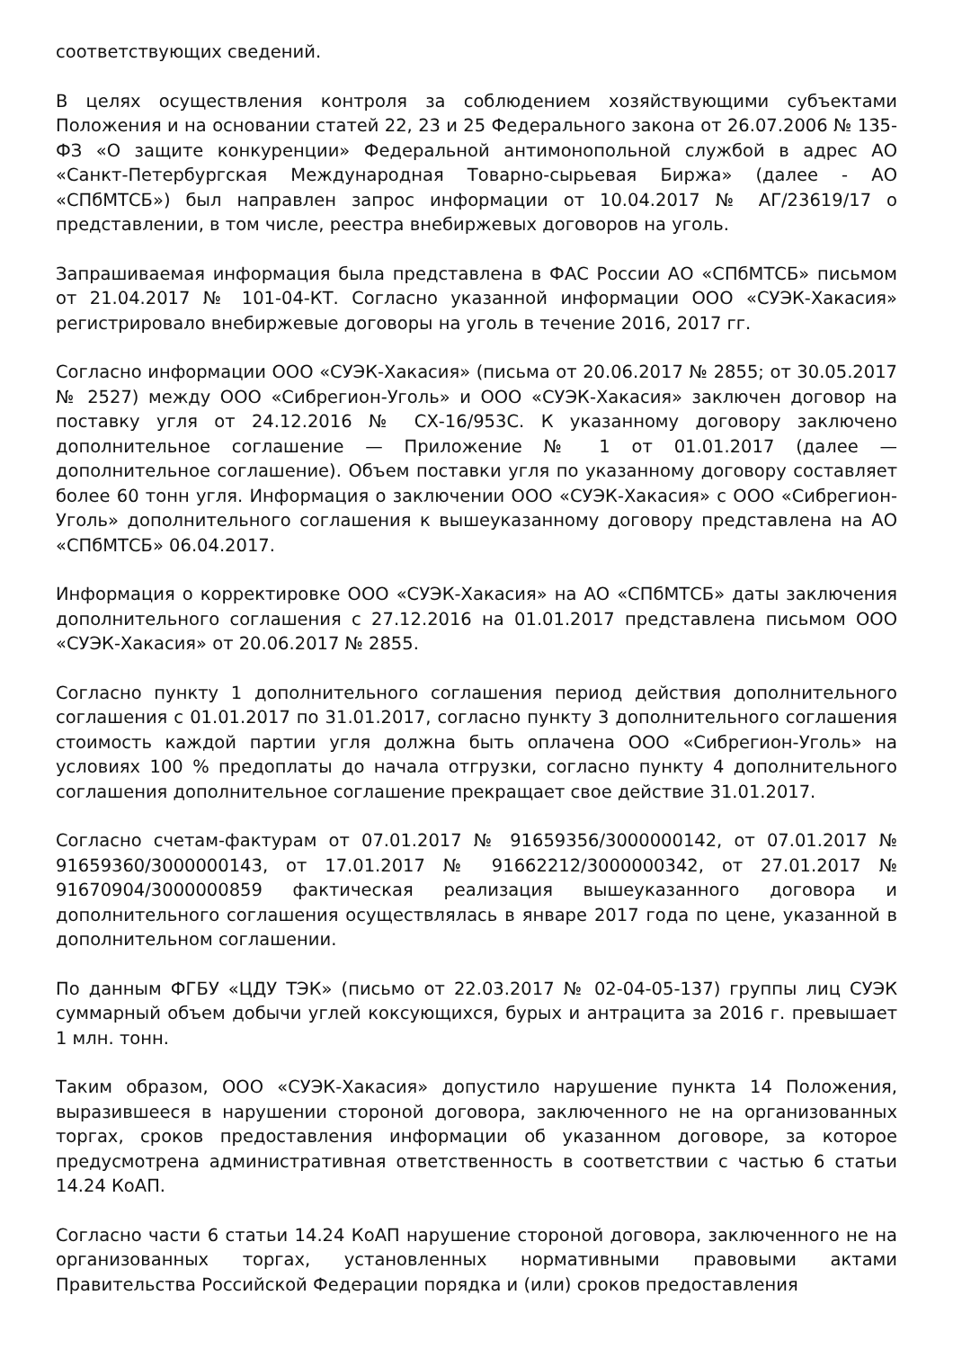соответствующих сведений.
В целях осуществления контроля за соблюдением хозяйствующими субъектами Положения и на основании статей 22, 23 и 25 Федерального закона от 26.07.2006 № 135-ФЗ «О защите конкуренции» Федеральной антимонопольной службой в адрес АО «Санкт-Петербургская Международная Товарно-сырьевая Биржа» (далее - АО «СПбМТСБ») был направлен запрос информации от 10.04.2017 № АГ/23619/17 о представлении, в том числе, реестра внебиржевых договоров на уголь.
Запрашиваемая информация была представлена в ФАС России АО «СПбМТСБ» письмом от 21.04.2017 № 101-04-КТ. Согласно указанной информации ООО «СУЭК-Хакасия» регистрировало внебиржевые договоры на уголь в течение 2016, 2017 гг.
Согласно информации ООО «СУЭК-Хакасия» (письма от 20.06.2017 № 2855; от 30.05.2017 № 2527) между ООО «Сибрегион-Уголь» и ООО «СУЭК-Хакасия» заключен договор на поставку угля от 24.12.2016 № СХ-16/953С. К указанному договору заключено дополнительное соглашение — Приложение № 1 от 01.01.2017 (далее — дополнительное соглашение). Объем поставки угля по указанному договору составляет более 60 тонн угля. Информация о заключении ООО «СУЭК-Хакасия» с ООО «Сибрегион-Уголь» дополнительного соглашения к вышеуказанному договору представлена на АО «СПбМТСБ» 06.04.2017.
Информация о корректировке ООО «СУЭК-Хакасия» на АО «СПбМТСБ» даты заключения дополнительного соглашения с 27.12.2016 на 01.01.2017 представлена письмом ООО «СУЭК-Хакасия» от 20.06.2017 № 2855.
Согласно пункту 1 дополнительного соглашения период действия дополнительного соглашения с 01.01.2017 по 31.01.2017, согласно пункту 3 дополнительного соглашения стоимость каждой партии угля должна быть оплачена ООО «Сибрегион-Уголь» на условиях 100 % предоплаты до начала отгрузки, согласно пункту 4 дополнительного соглашения дополнительное соглашение прекращает свое действие 31.01.2017.
Согласно счетам-фактурам от 07.01.2017 № 91659356/3000000142, от 07.01.2017 № 91659360/3000000143, от 17.01.2017 № 91662212/3000000342, от 27.01.2017 № 91670904/3000000859 фактическая реализация вышеуказанного договора и дополнительного соглашения осуществлялась в январе 2017 года по цене, указанной в дополнительном соглашении.
По данным ФГБУ «ЦДУ ТЭК» (письмо от 22.03.2017 № 02-04-05-137) группы лиц СУЭК суммарный объем добычи углей коксующихся, бурых и антрацита за 2016 г. превышает 1 млн. тонн.
Таким образом, ООО «СУЭК-Хакасия» допустило нарушение пункта 14 Положения, выразившееся в нарушении стороной договора, заключенного не на организованных торгах, сроков предоставления информации об указанном договоре, за которое предусмотрена административная ответственность в соответствии с частью 6 статьи 14.24 КоАП.
Согласно части 6 статьи 14.24 КоАП нарушение стороной договора, заключенного не на организованных торгах, установленных нормативными правовыми актами Правительства Российской Федерации порядка и (или) сроков предоставления